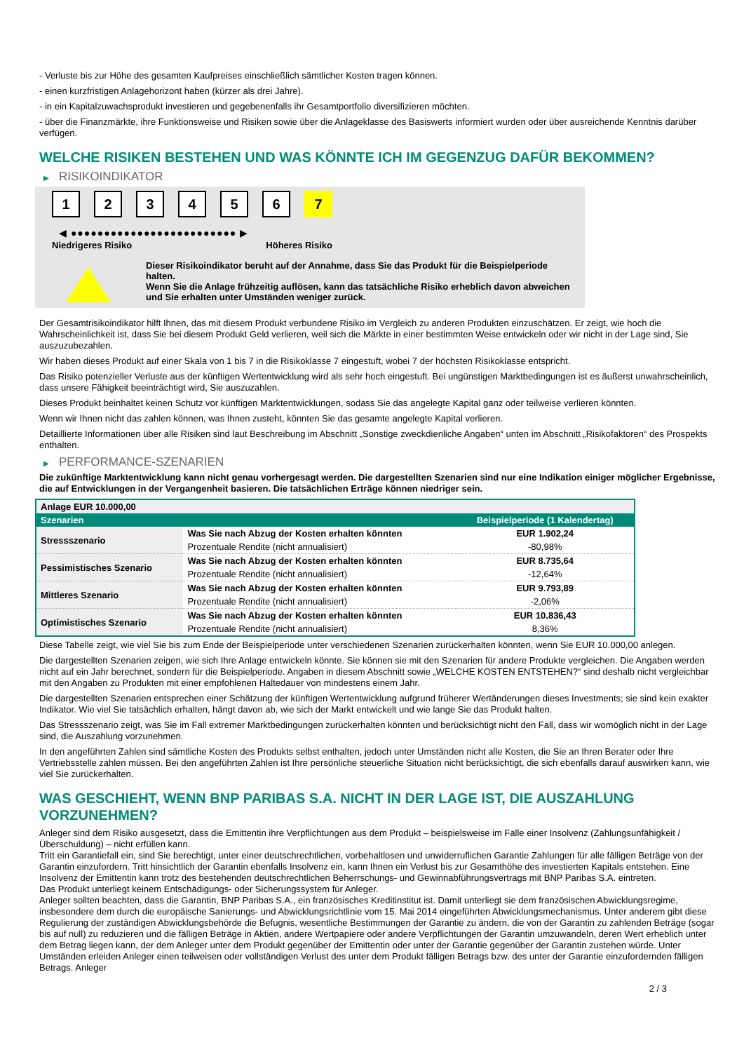- Verluste bis zur Höhe des gesamten Kaufpreises einschließlich sämtlicher Kosten tragen können.
- einen kurzfristigen Anlagehorizont haben (kürzer als drei Jahre).
- in ein Kapitalzuwachsprodukt investieren und gegebenenfalls ihr Gesamtportfolio diversifizieren möchten.
- über die Finanzmärkte, ihre Funktionsweise und Risiken sowie über die Anlageklasse des Basiswerts informiert wurden oder über ausreichende Kenntnis darüber verfügen.
WELCHE RISIKEN BESTEHEN UND WAS KÖNNTE ICH IM GEGENZUG DAFÜR BEKOMMEN?
▶ RISIKOINDIKATOR
1 2 3 4 5 6 7
◀ ●●●●●●●●●●●●●●●●●●●●●●●●● ▶
Niedrigeres Risiko Höheres Risiko
Dieser Risikoindikator beruht auf der Annahme, dass Sie das Produkt für die Beispielperiode halten.
Wenn Sie die Anlage frühzeitig auflösen, kann das tatsächliche Risiko erheblich davon abweichen und Sie erhalten unter Umständen weniger zurück.
Der Gesamtrisikoindikator hilft Ihnen, das mit diesem Produkt verbundene Risiko im Vergleich zu anderen Produkten einzuschätzen. Er zeigt, wie hoch die Wahrscheinlichkeit ist, dass Sie bei diesem Produkt Geld verlieren, weil sich die Märkte in einer bestimmten Weise entwickeln oder wir nicht in der Lage sind, Sie auszuzubezahlen.
Wir haben dieses Produkt auf einer Skala von 1 bis 7 in die Risikoklasse 7 eingestuft, wobei 7 der höchsten Risikoklasse entspricht.
Das Risiko potenzieller Verluste aus der künftigen Wertentwicklung wird als sehr hoch eingestuft. Bei ungünstigen Marktbedingungen ist es äußerst unwahrscheinlich, dass unsere Fähigkeit beeinträchtigt wird, Sie auszuzahlen.
Dieses Produkt beinhaltet keinen Schutz vor künftigen Marktentwicklungen, sodass Sie das angelegte Kapital ganz oder teilweise verlieren könnten.
Wenn wir Ihnen nicht das zahlen können, was Ihnen zusteht, könnten Sie das gesamte angelegte Kapital verlieren.
Detaillierte Informationen über alle Risiken sind laut Beschreibung im Abschnitt „Sonstige zweckdienliche Angaben“ unten im Abschnitt „Risikofaktoren“ des Prospekts enthalten.
▶ PERFORMANCE-SZENARIEN
Die zukünftige Marktentwicklung kann nicht genau vorhergesagt werden. Die dargestellten Szenarien sind nur eine Indikation einiger möglicher Ergebnisse, die auf Entwicklungen in der Vergangenheit basieren. Die tatsächlichen Erträge können niedriger sein.
| Anlage EUR 10.000,00 | | |
| Szenarien | | Beispielperiode (1 Kalendertag) |
| Stressszenario | Was Sie nach Abzug der Kosten erhalten könnten | EUR 1.902,24 |
| | Prozentuale Rendite (nicht annualisiert) | -80,98% |
| Pessimistisches Szenario | Was Sie nach Abzug der Kosten erhalten könnten | EUR 8.735,64 |
| | Prozentuale Rendite (nicht annualisiert) | -12,64% |
| Mittleres Szenario | Was Sie nach Abzug der Kosten erhalten könnten | EUR 9.793,89 |
| | Prozentuale Rendite (nicht annualisiert) | -2,06% |
| Optimistisches Szenario | Was Sie nach Abzug der Kosten erhalten könnten | EUR 10.836,43 |
| | Prozentuale Rendite (nicht annualisiert) | 8,36% |
Diese Tabelle zeigt, wie viel Sie bis zum Ende der Beispielperiode unter verschiedenen Szenarien zurückerhalten könnten, wenn Sie EUR 10.000,00 anlegen.
Die dargestellten Szenarien zeigen, wie sich Ihre Anlage entwickeln könnte. Sie können sie mit den Szenarien für andere Produkte vergleichen. Die Angaben werden nicht auf ein Jahr berechnet, sondern für die Beispielperiode. Angaben in diesem Abschnitt sowie „WELCHE KOSTEN ENTSTEHEN?“ sind deshalb nicht vergleichbar mit den Angaben zu Produkten mit einer empfohlenen Haltedauer von mindestens einem Jahr.
Die dargestellten Szenarien entsprechen einer Schätzung der künftigen Wertentwicklung aufgrund früherer Wertänderungen dieses Investments; sie sind kein exakter Indikator. Wie viel Sie tatsächlich erhalten, hängt davon ab, wie sich der Markt entwickelt und wie lange Sie das Produkt halten.
Das Stressszenario zeigt, was Sie im Fall extremer Marktbedingungen zurückerhalten könnten und berücksichtigt nicht den Fall, dass wir womöglich nicht in der Lage sind, die Auszahlung vorzunehmen.
In den angeführten Zahlen sind sämtliche Kosten des Produkts selbst enthalten, jedoch unter Umständen nicht alle Kosten, die Sie an Ihren Berater oder Ihre Vertriebsstelle zahlen müssen. Bei den angeführten Zahlen ist Ihre persönliche steuerliche Situation nicht berücksichtigt, die sich ebenfalls darauf auswirken kann, wie viel Sie zurückerhalten.
WAS GESCHIEHT, WENN BNP PARIBAS S.A. NICHT IN DER LAGE IST, DIE AUSZAHLUNG VORZUNEHMEN?
Anleger sind dem Risiko ausgesetzt, dass die Emittentin ihre Verpflichtungen aus dem Produkt – beispielsweise im Falle einer Insolvenz (Zahlungsunfähigkeit / Überschuldung) – nicht erfüllen kann.
Tritt ein Garantiefall ein, sind Sie berechtigt, unter einer deutschrechtlichen, vorbehaltlosen und unwiderruflichen Garantie Zahlungen für alle fälligen Beträge von der Garantin einzufordern. Tritt hinsichtlich der Garantin ebenfalls Insolvenz ein, kann Ihnen ein Verlust bis zur Gesamthöhe des investierten Kapitals entstehen. Eine Insolvenz der Emittentin kann trotz des bestehenden deutschrechtlichen Beherrschungs- und Gewinnabführungsvertrags mit BNP Paribas S.A. eintreten.
Das Produkt unterliegt keinem Entschädigungs- oder Sicherungssystem für Anleger.
Anleger sollten beachten, dass die Garantin, BNP Paribas S.A., ein französisches Kreditinstitut ist. Damit unterliegt sie dem französischen Abwicklungsregime, insbesondere dem durch die europäische Sanierungs- und Abwicklungsrichtlinie vom 15. Mai 2014 eingeführten Abwicklungsmechanismus. Unter anderem gibt diese Regulierung der zuständigen Abwicklungsbehörde die Befugnis, wesentliche Bestimmungen der Garantie zu ändern, die von der Garantin zu zahlenden Beträge (sogar bis auf null) zu reduzieren und die fälligen Beträge in Aktien, andere Wertpapiere oder andere Verpflichtungen der Garantin umzuwandeln, deren Wert erheblich unter dem Betrag liegen kann, der dem Anleger unter dem Produkt gegenüber der Emittentin oder unter der Garantie gegenüber der Garantin zustehen würde. Unter Umständen erleiden Anleger einen teilweisen oder vollständigen Verlust des unter dem Produkt fälligen Betrags bzw. des unter der Garantie einzufordernden fälligen Betrags. Anleger
2 / 3